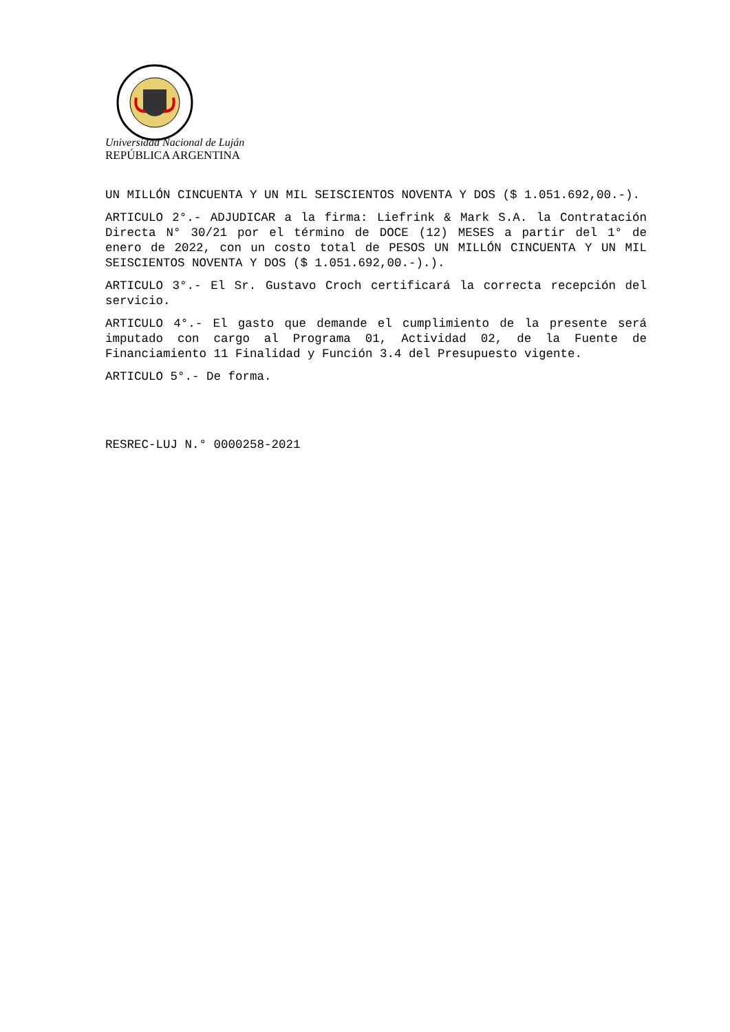Universidad Nacional de Luján
REPÚBLICA ARGENTINA
UN MILLÓN CINCUENTA Y UN MIL SEISCIENTOS NOVENTA Y DOS ($ 1.051.692,00.-).
ARTICULO 2°.- ADJUDICAR a la firma: Liefrink & Mark S.A. la Contratación Directa N° 30/21 por el término de DOCE (12) MESES a partir del 1° de enero de 2022, con un costo total de PESOS UN MILLÓN CINCUENTA Y UN MIL SEISCIENTOS NOVENTA Y DOS ($ 1.051.692,00.-).).
ARTICULO 3°.- El Sr. Gustavo Croch certificará la correcta recepción del servicio.
ARTICULO 4°.- El gasto que demande el cumplimiento de la presente será imputado con cargo al Programa 01, Actividad 02, de la Fuente de Financiamiento 11 Finalidad y Función 3.4 del Presupuesto vigente.
ARTICULO 5°.- De forma.
RESREC-LUJ N.° 0000258-2021